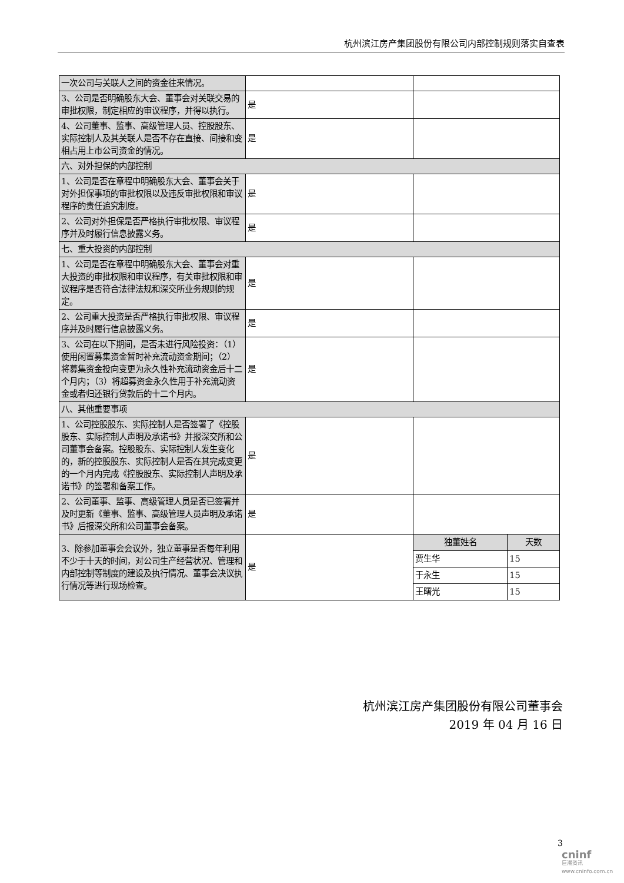杭州滨江房产集团股份有限公司内部控制规则落实自查表
| 一次公司与关联人之间的资金往来情况。 | | |
| 3、公司是否明确股东大会、董事会对关联交易的审批权限，制定相应的审议程序，并得以执行。 | 是 | |
| 4、公司董事、监事、高级管理人员、控股股东、实际控制人及其关联人是否不存在直接、间接和变相占用上市公司资金的情况。 | 是 | |
| 六、对外担保的内部控制 | | |
| 1、公司是否在章程中明确股东大会、董事会关于对外担保事项的审批权限以及违反审批权限和审议程序的责任追究制度。 | 是 | |
| 2、公司对外担保是否严格执行审批权限、审议程序并及时履行信息披露义务。 | 是 | |
| 七、重大投资的内部控制 | | |
| 1、公司是否在章程中明确股东大会、董事会对重大投资的审批权限和审议程序，有关审批权限和审议程序是否符合法律法规和深交所业务规则的规定。 | 是 | |
| 2、公司重大投资是否严格执行审批权限、审议程序并及时履行信息披露义务。 | 是 | |
| 3、公司在以下期间，是否未进行风险投资：（1）使用闲置募集资金暂时补充流动资金期间；（2）将募集资金投向变更为永久性补充流动资金后十二个月内；（3）将超募资金永久性用于补充流动资金或者归还银行贷款后的十二个月内。 | 是 | |
| 八、其他重要事项 | | |
| 1、公司控股股东、实际控制人是否签署了《控股股东、实际控制人声明及承诺书》并报深交所和公司董事会备案。控股股东、实际控制人发生变化的，新的控股股东、实际控制人是否在其完成变更的一个月内完成《控股股东、实际控制人声明及承诺书》的签署和备案工作。 | 是 | |
| 2、公司董事、监事、高级管理人员是否已签署并及时更新《董事、监事、高级管理人员声明及承诺书》后报深交所和公司董事会备案。 | 是 | |
| 3、除参加董事会会议外，独立董事是否每年利用不少于十天的时间，对公司生产经营状况、管理和内部控制等制度的建设及执行情况、董事会决议执行情况等进行现场检查。 | 是 | / 独董姓名 / 天数 / / 贾生华 / 15 / / 于永生 / 15 / / 王曙光 / 15 / |
杭州滨江房产集团股份有限公司董事会
2019 年 04 月 16 日
3
cninf
巨潮资讯
www.cninfo.com.cn